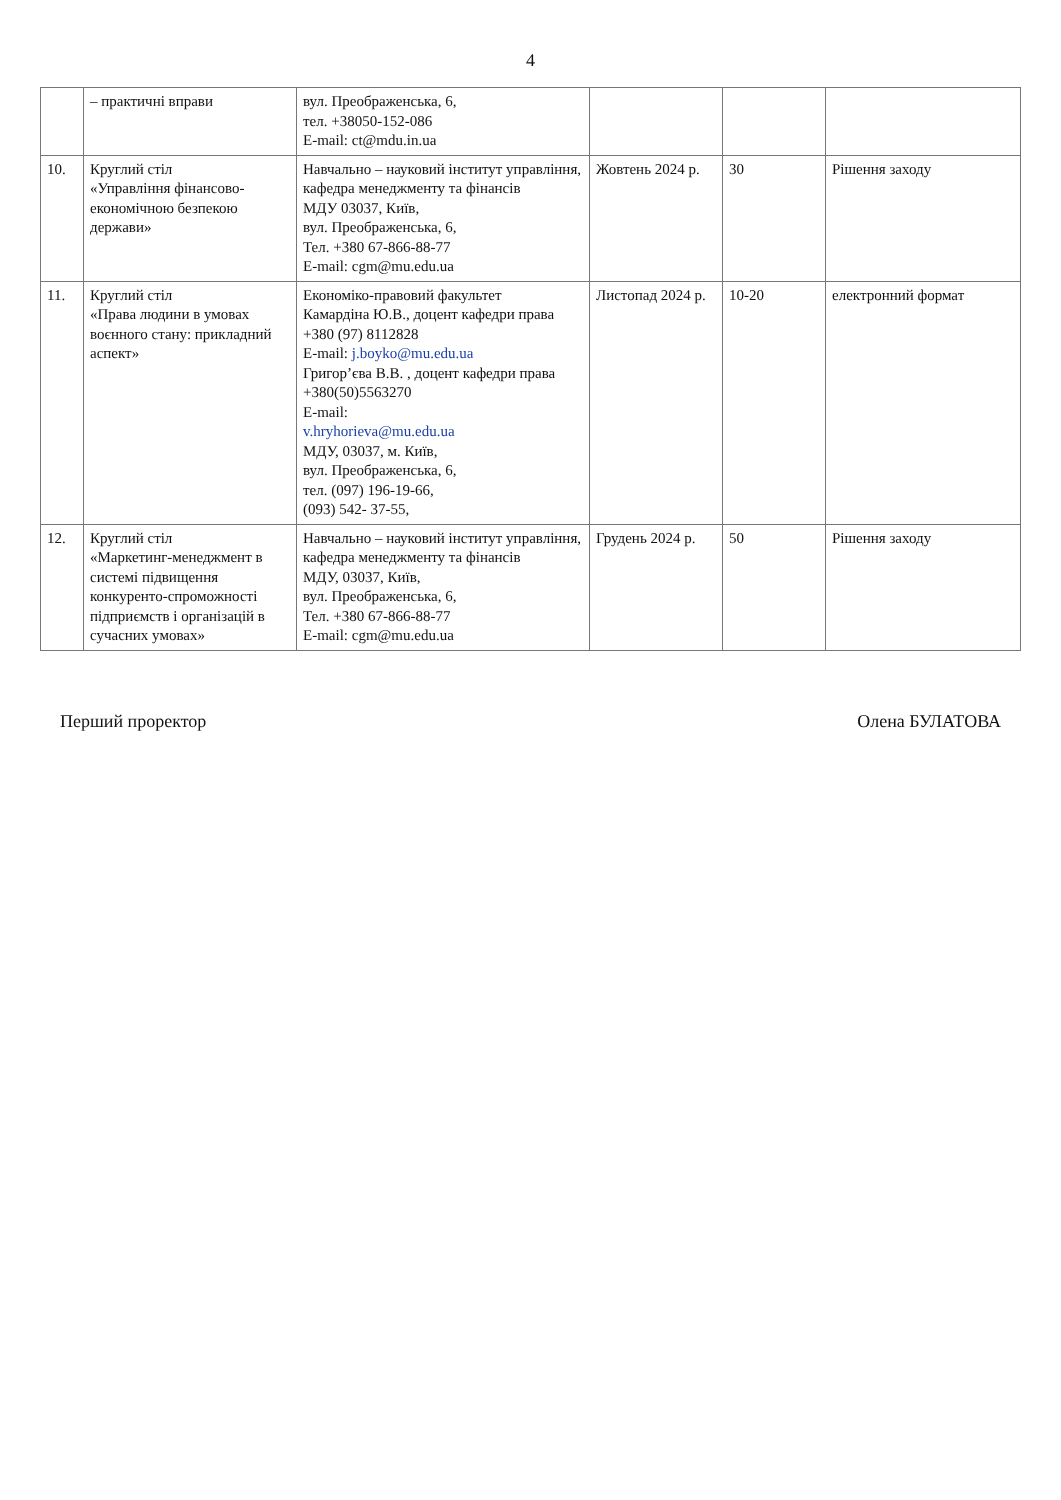4
| | – практичні вправи | вул. Преображенська, 6, тел. +38050-152-086 E-mail: ct@mdu.in.ua | | | |
| 10. | Круглий стіл «Управління фінансово-економічною безпекою держави» | Навчально – науковий інститут управління, кафедра менеджменту та фінансів МДУ 03037, Київ, вул. Преображенська, 6, Тел. +380 67-866-88-77 E-mail: cgm@mu.edu.ua | Жовтень 2024 р. | 30 | Рішення заходу |
| 11. | Круглий стіл «Права людини в умовах воєнного стану: прикладний аспект» | Економіко-правовий факультет Камардіна Ю.В., доцент кафедри права +380 (97) 8112828 E-mail: j.boyko@mu.edu.ua Григор’єва В.В. , доцент кафедри права +380(50)5563270 E-mail: v.hryhorieva@mu.edu.ua МДУ, 03037, м. Київ, вул. Преображенська, 6, тел. (097) 196-19-66, (093) 542- 37-55, | Листопад 2024 р. | 10-20 | електронний формат |
| 12. | Круглий стіл «Маркетинг-менеджмент в системі підвищення конкуренто-спроможності підприємств і організацій в сучасних умовах» | Навчально – науковий інститут управління, кафедра менеджменту та фінансів МДУ, 03037, Київ, вул. Преображенська, 6, Тел. +380 67-866-88-77 E-mail: cgm@mu.edu.ua | Грудень 2024 р. | 50 | Рішення заходу |
Перший проректор Олена БУЛАТОВА